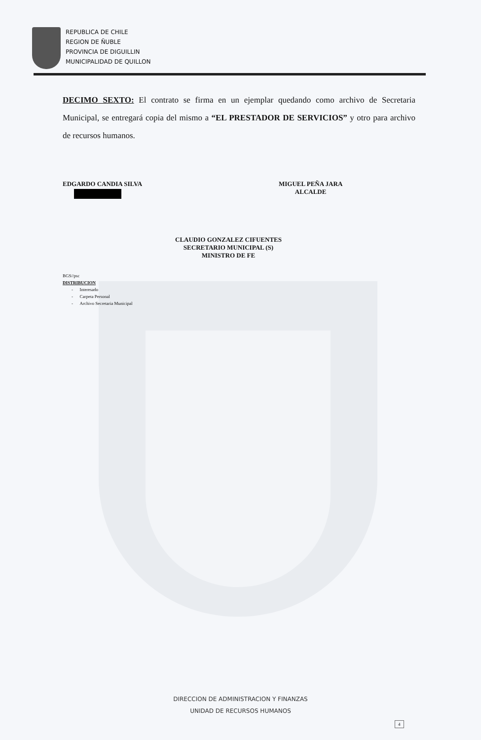REPUBLICA DE CHILE
REGION DE ÑUBLE
PROVINCIA DE DIGUILLIN
MUNICIPALIDAD DE QUILLON
DECIMO SEXTO: El contrato se firma en un ejemplar quedando como archivo de Secretaria Municipal, se entregará copia del mismo a “EL PRESTADOR DE SERVICIOS” y otro para archivo de recursos humanos.
EDGARDO CANDIA SILVA
MIGUEL PEÑA JARA
ALCALDE
CLAUDIO GONZALEZ CIFUENTES
SECRETARIO MUNICIPAL (S)
MINISTRO DE FE
BGS//psc
DISTRIBUCION
- Interesado
- Carpeta Personal
- Archivo Secretaria Municipal
DIRECCION DE ADMINISTRACION Y FINANZAS
UNIDAD DE RECURSOS HUMANOS
4